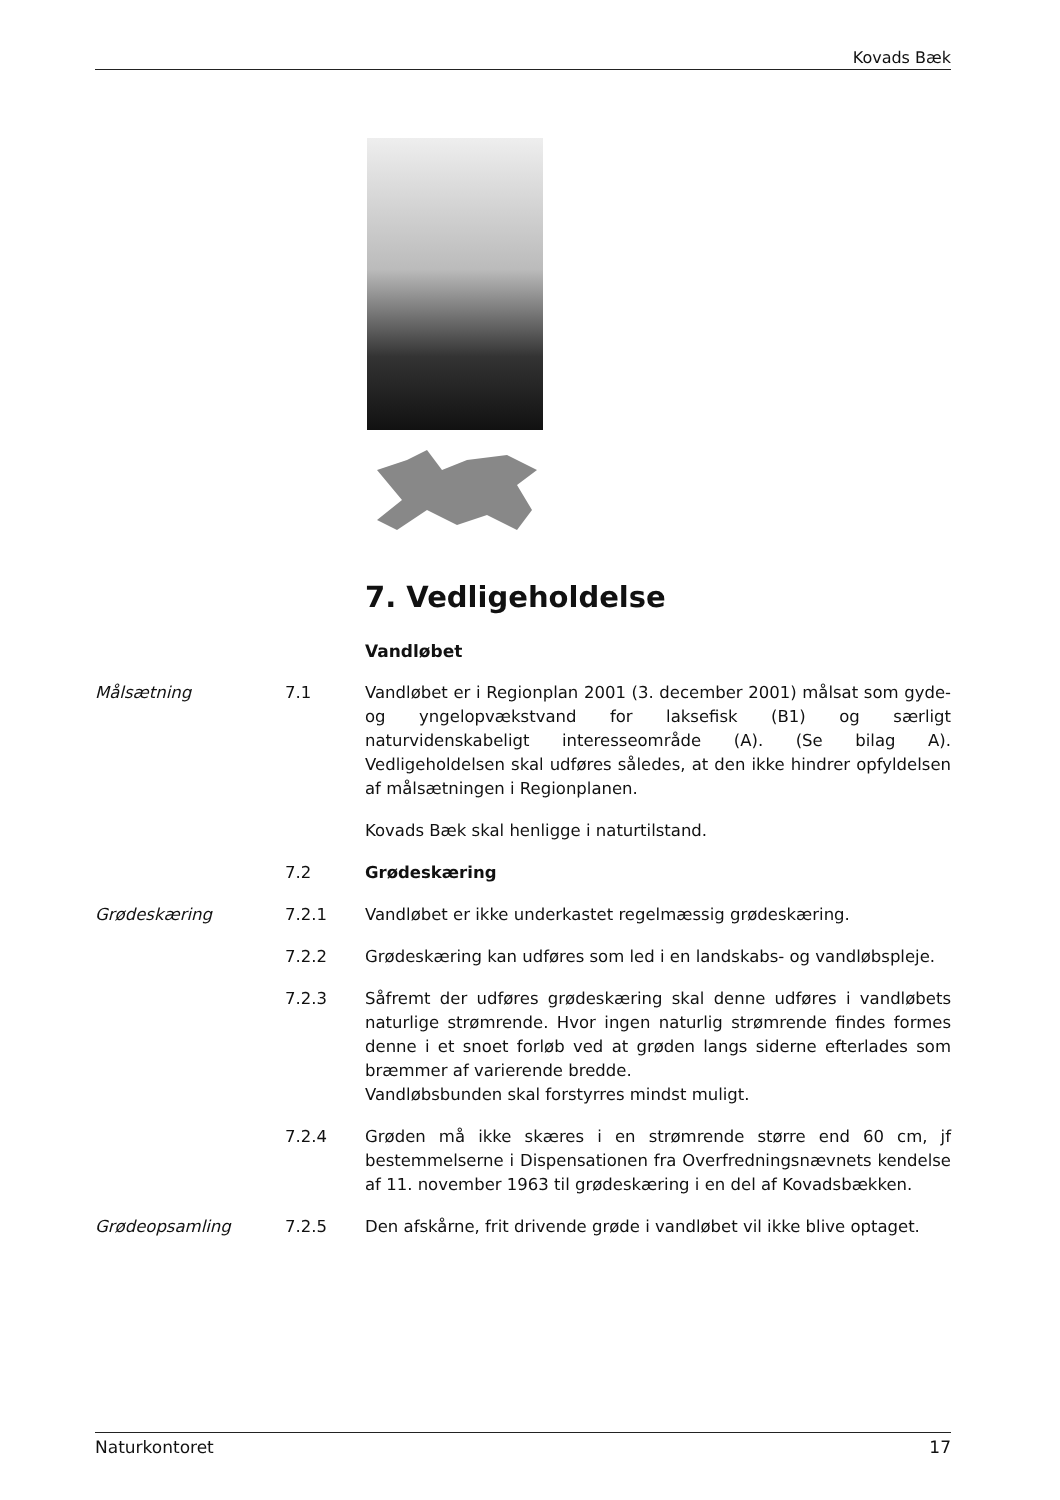Kovads Bæk
7. Vedligeholdelse
Vandløbet
Målsætning 7.1 Vandløbet er i Regionplan 2001 (3. december 2001) målsat som gyde- og yngelopvækstvand for laksefisk (B1) og særligt naturvidenskabeligt interesseområde (A). (Se bilag A). Vedligeholdelsen skal udføres således, at den ikke hindrer opfyldelsen af målsætningen i Regionplanen.
Kovads Bæk skal henligge i naturtilstand.
7.2 Grødeskæring
Grødeskæring 7.2.1 Vandløbet er ikke underkastet regelmæssig grødeskæring.
7.2.2 Grødeskæring kan udføres som led i en landskabs- og vandløbspleje.
7.2.3 Såfremt der udføres grødeskæring skal denne udføres i vandløbets naturlige strømrende. Hvor ingen naturlig strømrende findes formes denne i et snoet forløb ved at grøden langs siderne efterlades som bræmmer af varierende bredde.
Vandløbsbunden skal forstyrres mindst muligt.
7.2.4 Grøden må ikke skæres i en strømrende større end 60 cm, jf bestemmelserne i Dispensationen fra Overfredningsnævnets kendelse af 11. november 1963 til grødeskæring i en del af Kovadsbækken.
Grødeopsamling 7.2.5 Den afskårne, frit drivende grøde i vandløbet vil ikke blive optaget.
Naturkontoret 17